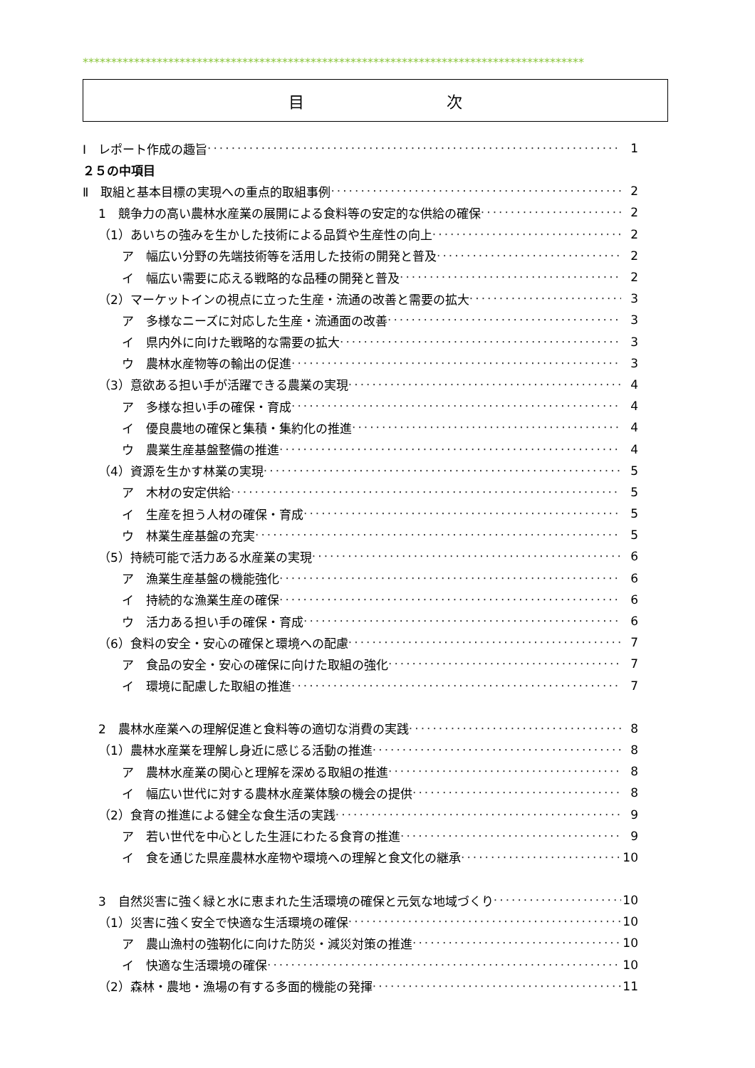****************************************************************************************
目 次
Ⅰ　レポート作成の趣旨 1
２５の中項目
Ⅱ　取組と基本目標の実現への重点的取組事例 2
1　競争力の高い農林水産業の展開による食料等の安定的な供給の確保 2
（1）あいちの強みを生かした技術による品質や生産性の向上 2
ア　幅広い分野の先端技術等を活用した技術の開発と普及 2
イ　幅広い需要に応える戦略的な品種の開発と普及 2
（2）マーケットインの視点に立った生産・流通の改善と需要の拡大 3
ア　多様なニーズに対応した生産・流通面の改善 3
イ　県内外に向けた戦略的な需要の拡大 3
ウ　農林水産物等の輸出の促進 3
（3）意欲ある担い手が活躍できる農業の実現 4
ア　多様な担い手の確保・育成 4
イ　優良農地の確保と集積・集約化の推進 4
ウ　農業生産基盤整備の推進 4
（4）資源を生かす林業の実現 5
ア　木材の安定供給 5
イ　生産を担う人材の確保・育成 5
ウ　林業生産基盤の充実 5
（5）持続可能で活力ある水産業の実現 6
ア　漁業生産基盤の機能強化 6
イ　持続的な漁業生産の確保 6
ウ　活力ある担い手の確保・育成 6
（6）食料の安全・安心の確保と環境への配慮 7
ア　食品の安全・安心の確保に向けた取組の強化 7
イ　環境に配慮した取組の推進 7
2　農林水産業への理解促進と食料等の適切な消費の実践 8
（1）農林水産業を理解し身近に感じる活動の推進 8
ア　農林水産業の関心と理解を深める取組の推進 8
イ　幅広い世代に対する農林水産業体験の機会の提供 8
（2）食育の推進による健全な食生活の実践 9
ア　若い世代を中心とした生涯にわたる食育の推進 9
イ　食を通じた県産農林水産物や環境への理解と食文化の継承 10
3　自然災害に強く緑と水に恵まれた生活環境の確保と元気な地域づくり 10
（1）災害に強く安全で快適な生活環境の確保 10
ア　農山漁村の強靭化に向けた防災・減災対策の推進 10
イ　快適な生活環境の確保 10
（2）森林・農地・漁場の有する多面的機能の発揮 11